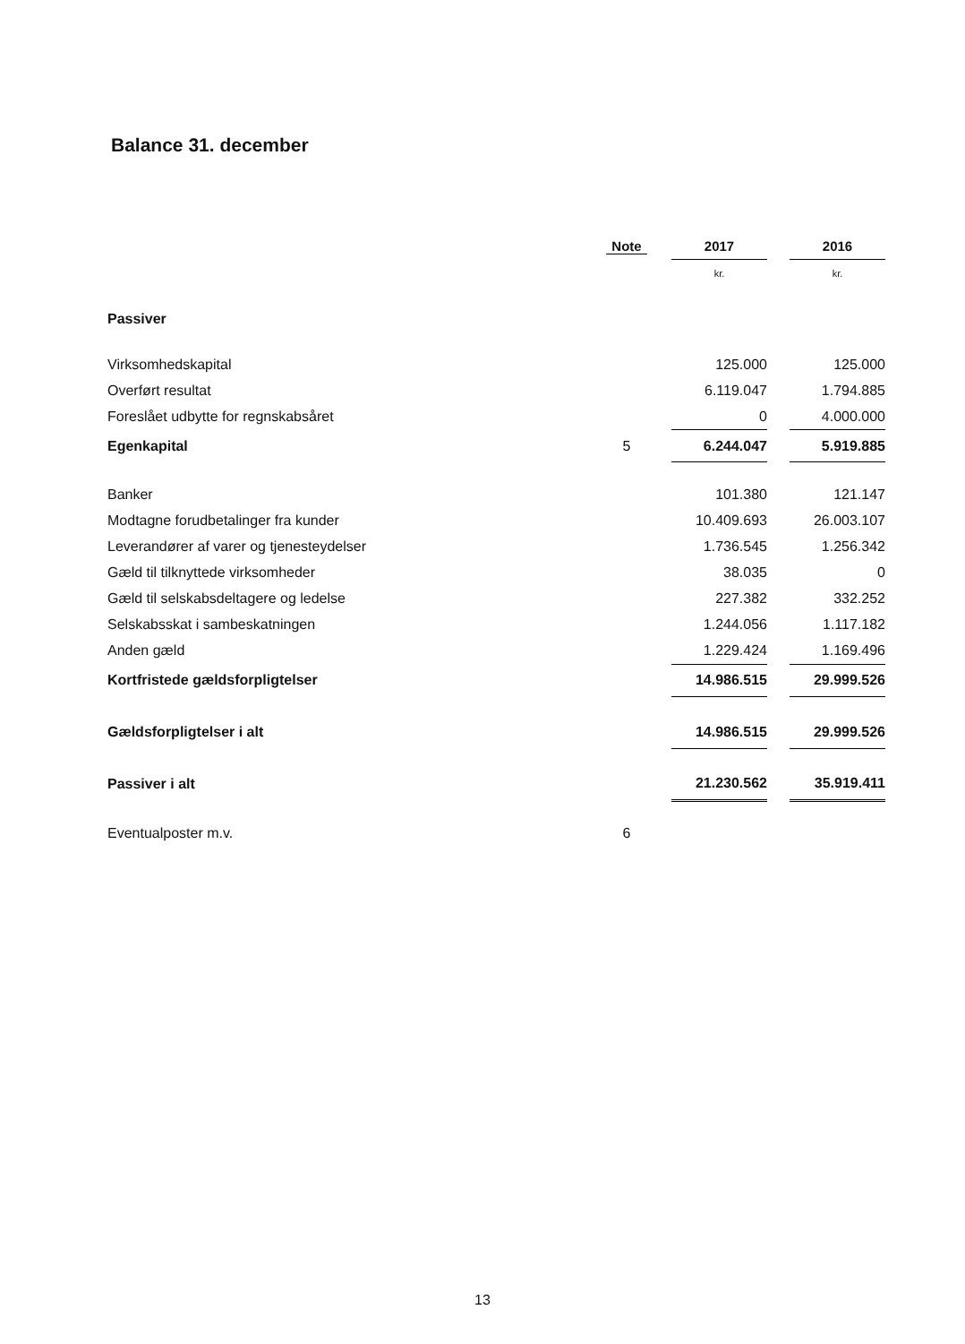Balance 31. december
| | Note | 2017 | | 2016 |
| --- | --- | --- | --- | --- |
| | | kr. | | kr. |
| Passiver | | | | |
| Virksomhedskapital | | 125.000 | | 125.000 |
| Overført resultat | | 6.119.047 | | 1.794.885 |
| Foreslået udbytte for regnskabsåret | | 0 | | 4.000.000 |
| Egenkapital | 5 | 6.244.047 | | 5.919.885 |
| Banker | | 101.380 | | 121.147 |
| Modtagne forudbetalinger fra kunder | | 10.409.693 | | 26.003.107 |
| Leverandører af varer og tjenesteydelser | | 1.736.545 | | 1.256.342 |
| Gæld til tilknyttede virksomheder | | 38.035 | | 0 |
| Gæld til selskabsdeltagere og ledelse | | 227.382 | | 332.252 |
| Selskabsskat i sambeskatningen | | 1.244.056 | | 1.117.182 |
| Anden gæld | | 1.229.424 | | 1.169.496 |
| Kortfristede gældsforpligtelser | | 14.986.515 | | 29.999.526 |
| Gældsforpligtelser i alt | | 14.986.515 | | 29.999.526 |
| Passiver i alt | | 21.230.562 | | 35.919.411 |
| Eventualposter m.v. | 6 | | | |
13